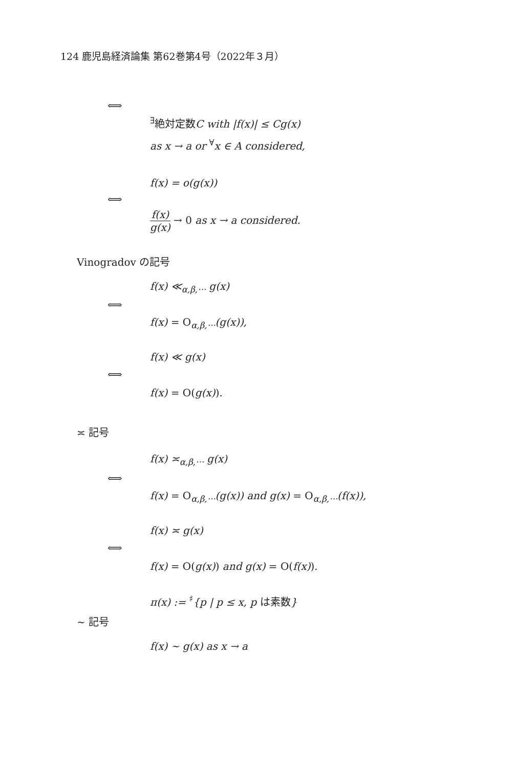124 鹿児島経済論集 第62巻第4号（2022年３月）
⟺
<sup>∃</sup>絶対定数C with |f(x)| ≤ Cg(x)
as x → a or <sup>∀</sup>x ∈ A considered,
f(x) = o(g(x))
⟺
f(x) g(x) → 0 as x → a considered.
Vinogradov の記号
f(x) ≪<sub>α,β,···</sub> g(x)
⟺
f(x) = O<sub>α,β,···</sub>(g(x)),
f(x) ≪ g(x)
⟺
f(x) = O(g(x)).
≍ 記号
f(x) ≍<sub>α,β,···</sub> g(x)
⟺
f(x) = O<sub>α,β,···</sub>(g(x)) and g(x) = O<sub>α,β,···</sub>(f(x)),
f(x) ≍ g(x)
⟺
f(x) = O(g(x)) and g(x) = O(f(x)).
π(x) := <sup>♯</sup>{p | p ≤ x, p は素数}
∼ 記号
f(x) ∼ g(x) as x → a